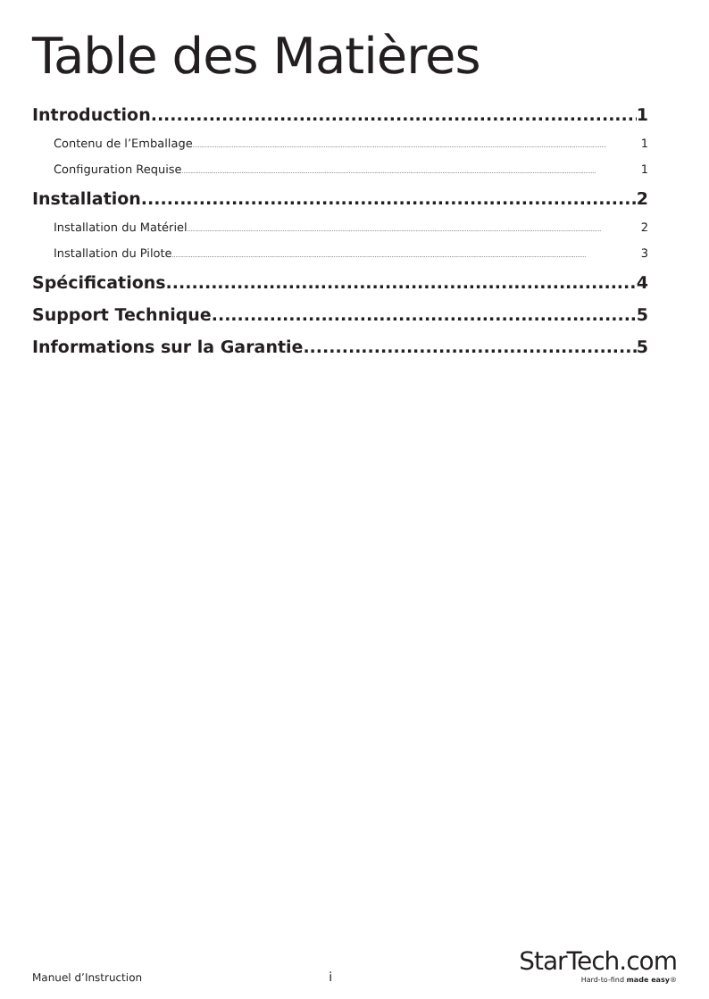Table des Matières
Introduction 1
Contenu de l’Emballage 1
Configuration Requise 1
Installation 2
Installation du Matériel 2
Installation du Pilote 3
Spécifications 4
Support Technique 5
Informations sur la Garantie 5
Manuel d’Instruction i
StarTech.com
Hard-to-find made easy®